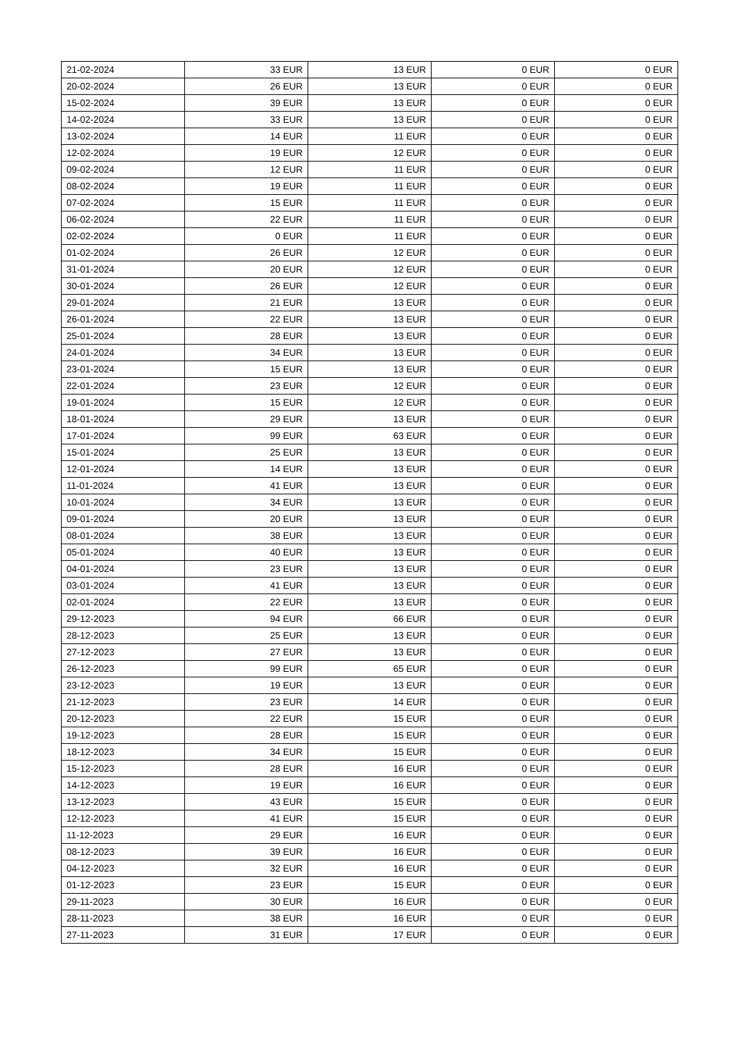| 21-02-2024 | 33 EUR | 13 EUR | 0 EUR | 0 EUR |
| 20-02-2024 | 26 EUR | 13 EUR | 0 EUR | 0 EUR |
| 15-02-2024 | 39 EUR | 13 EUR | 0 EUR | 0 EUR |
| 14-02-2024 | 33 EUR | 13 EUR | 0 EUR | 0 EUR |
| 13-02-2024 | 14 EUR | 11 EUR | 0 EUR | 0 EUR |
| 12-02-2024 | 19 EUR | 12 EUR | 0 EUR | 0 EUR |
| 09-02-2024 | 12 EUR | 11 EUR | 0 EUR | 0 EUR |
| 08-02-2024 | 19 EUR | 11 EUR | 0 EUR | 0 EUR |
| 07-02-2024 | 15 EUR | 11 EUR | 0 EUR | 0 EUR |
| 06-02-2024 | 22 EUR | 11 EUR | 0 EUR | 0 EUR |
| 02-02-2024 | 0 EUR | 11 EUR | 0 EUR | 0 EUR |
| 01-02-2024 | 26 EUR | 12 EUR | 0 EUR | 0 EUR |
| 31-01-2024 | 20 EUR | 12 EUR | 0 EUR | 0 EUR |
| 30-01-2024 | 26 EUR | 12 EUR | 0 EUR | 0 EUR |
| 29-01-2024 | 21 EUR | 13 EUR | 0 EUR | 0 EUR |
| 26-01-2024 | 22 EUR | 13 EUR | 0 EUR | 0 EUR |
| 25-01-2024 | 28 EUR | 13 EUR | 0 EUR | 0 EUR |
| 24-01-2024 | 34 EUR | 13 EUR | 0 EUR | 0 EUR |
| 23-01-2024 | 15 EUR | 13 EUR | 0 EUR | 0 EUR |
| 22-01-2024 | 23 EUR | 12 EUR | 0 EUR | 0 EUR |
| 19-01-2024 | 15 EUR | 12 EUR | 0 EUR | 0 EUR |
| 18-01-2024 | 29 EUR | 13 EUR | 0 EUR | 0 EUR |
| 17-01-2024 | 99 EUR | 63 EUR | 0 EUR | 0 EUR |
| 15-01-2024 | 25 EUR | 13 EUR | 0 EUR | 0 EUR |
| 12-01-2024 | 14 EUR | 13 EUR | 0 EUR | 0 EUR |
| 11-01-2024 | 41 EUR | 13 EUR | 0 EUR | 0 EUR |
| 10-01-2024 | 34 EUR | 13 EUR | 0 EUR | 0 EUR |
| 09-01-2024 | 20 EUR | 13 EUR | 0 EUR | 0 EUR |
| 08-01-2024 | 38 EUR | 13 EUR | 0 EUR | 0 EUR |
| 05-01-2024 | 40 EUR | 13 EUR | 0 EUR | 0 EUR |
| 04-01-2024 | 23 EUR | 13 EUR | 0 EUR | 0 EUR |
| 03-01-2024 | 41 EUR | 13 EUR | 0 EUR | 0 EUR |
| 02-01-2024 | 22 EUR | 13 EUR | 0 EUR | 0 EUR |
| 29-12-2023 | 94 EUR | 66 EUR | 0 EUR | 0 EUR |
| 28-12-2023 | 25 EUR | 13 EUR | 0 EUR | 0 EUR |
| 27-12-2023 | 27 EUR | 13 EUR | 0 EUR | 0 EUR |
| 26-12-2023 | 99 EUR | 65 EUR | 0 EUR | 0 EUR |
| 23-12-2023 | 19 EUR | 13 EUR | 0 EUR | 0 EUR |
| 21-12-2023 | 23 EUR | 14 EUR | 0 EUR | 0 EUR |
| 20-12-2023 | 22 EUR | 15 EUR | 0 EUR | 0 EUR |
| 19-12-2023 | 28 EUR | 15 EUR | 0 EUR | 0 EUR |
| 18-12-2023 | 34 EUR | 15 EUR | 0 EUR | 0 EUR |
| 15-12-2023 | 28 EUR | 16 EUR | 0 EUR | 0 EUR |
| 14-12-2023 | 19 EUR | 16 EUR | 0 EUR | 0 EUR |
| 13-12-2023 | 43 EUR | 15 EUR | 0 EUR | 0 EUR |
| 12-12-2023 | 41 EUR | 15 EUR | 0 EUR | 0 EUR |
| 11-12-2023 | 29 EUR | 16 EUR | 0 EUR | 0 EUR |
| 08-12-2023 | 39 EUR | 16 EUR | 0 EUR | 0 EUR |
| 04-12-2023 | 32 EUR | 16 EUR | 0 EUR | 0 EUR |
| 01-12-2023 | 23 EUR | 15 EUR | 0 EUR | 0 EUR |
| 29-11-2023 | 30 EUR | 16 EUR | 0 EUR | 0 EUR |
| 28-11-2023 | 38 EUR | 16 EUR | 0 EUR | 0 EUR |
| 27-11-2023 | 31 EUR | 17 EUR | 0 EUR | 0 EUR |